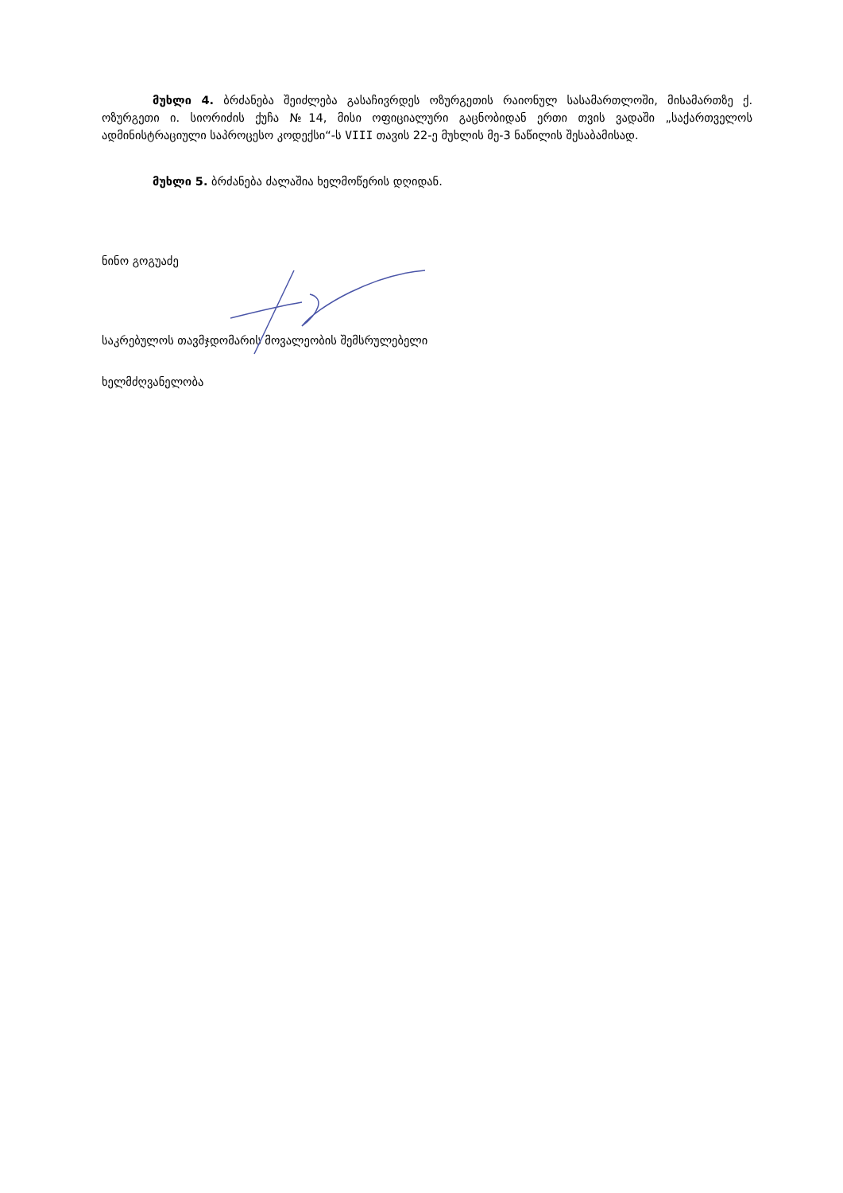მუხლი 4. ბრძანება შეიძლება გასაჩივრდეს ოზურგეთის რაიონულ სასამართლოში, მისამართზე ქ. ოზურგეთი ი. სიორიძის ქუჩა №14, მისი ოფიციალური გაცნობიდან ერთი თვის ვადაში „საქართველოს ადმინისტრაციული საპროცესო კოდექსი“-ს VIII თავის 22-ე მუხლის მე-3 ნაწილის შესაბამისად.
მუხლი 5. ბრძანება ძალაშია ხელმოწერის დღიდან.
ნინო გოგუაძე
საკრებულოს თავმჯდომარის მოვალეობის შემსრულებელი
ხელმძღვანელობა